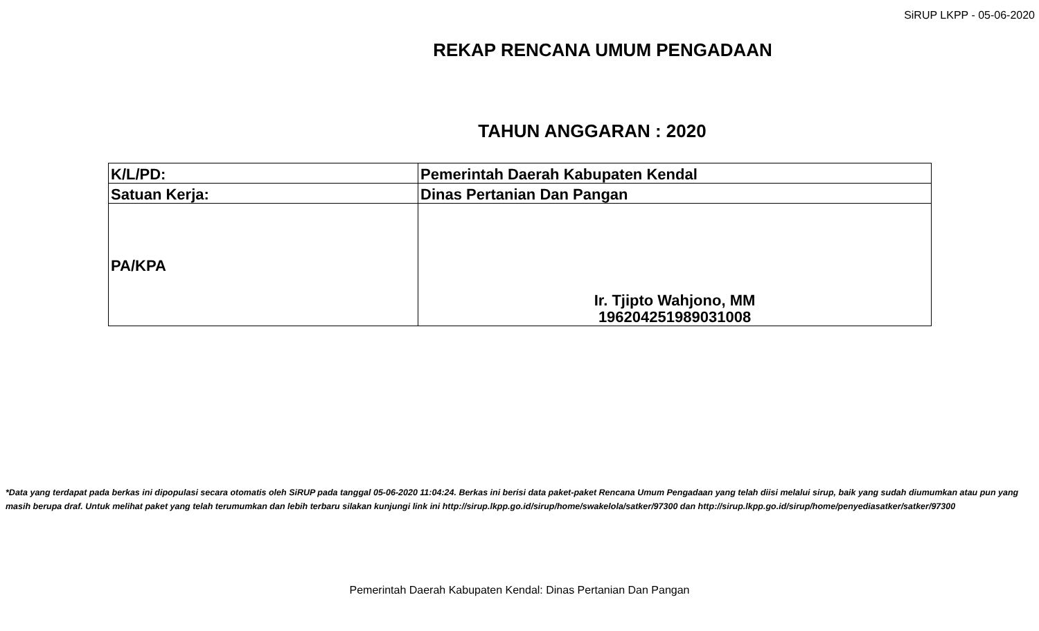SiRUP LKPP - 05-06-2020
REKAP RENCANA UMUM PENGADAAN
TAHUN ANGGARAN : 2020
| K/L/PD: | Pemerintah Daerah Kabupaten Kendal |
| Satuan Kerja: | Dinas Pertanian Dan Pangan |
| PA/KPA | Ir. Tjipto Wahjono, MM 196204251989031008 |
*Data yang terdapat pada berkas ini dipopulasi secara otomatis oleh SiRUP pada tanggal 05-06-2020 11:04:24. Berkas ini berisi data paket-paket Rencana Umum Pengadaan yang telah diisi melalui sirup, baik yang sudah diumumkan atau pun yang masih berupa draf. Untuk melihat paket yang telah terumumkan dan lebih terbaru silakan kunjungi link ini http://sirup.lkpp.go.id/sirup/home/swakelola/satker/97300 dan http://sirup.lkpp.go.id/sirup/home/penyediasatker/satker/97300
Pemerintah Daerah Kabupaten Kendal: Dinas Pertanian Dan Pangan